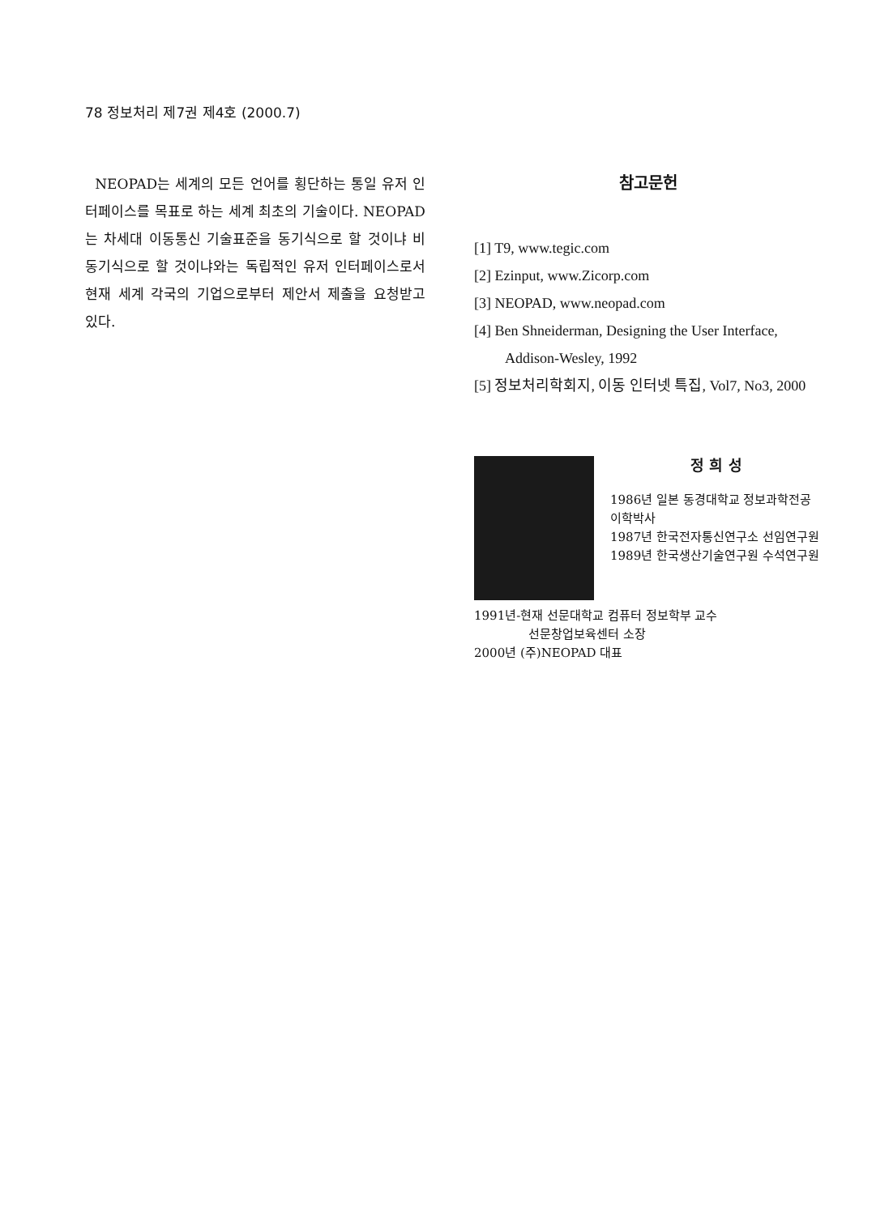78 정보처리 제7권 제4호 (2000.7)
NEOPAD는 세계의 모든 언어를 횡단하는 통일 유저 인터페이스를 목표로 하는 세계 최초의 기술이다. NEOPAD는 차세대 이동통신 기술표준을 동기식으로 할 것이냐 비동기식으로 할 것이냐와는 독립적인 유저 인터페이스로서 현재 세계 각국의 기업으로부터 제안서 제출을 요청받고 있다.
참고문헌
[1] T9, www.tegic.com
[2] Ezinput, www.Zicorp.com
[3] NEOPAD, www.neopad.com
[4] Ben Shneiderman, Designing the User Interface, Addison-Wesley, 1992
[5] 정보처리학회지, 이동 인터넷 특집, Vol7, No3, 2000
정 희 성
1986년 일본 동경대학교 정보과학전공 이학박사
1987년 한국전자통신연구소 선임연구원
1989년 한국생산기술연구원 수석연구원
1991년-현재 선문대학교 컴퓨터 정보학부 교수
선문창업보육센터 소장
2000년 (주)NEOPAD 대표